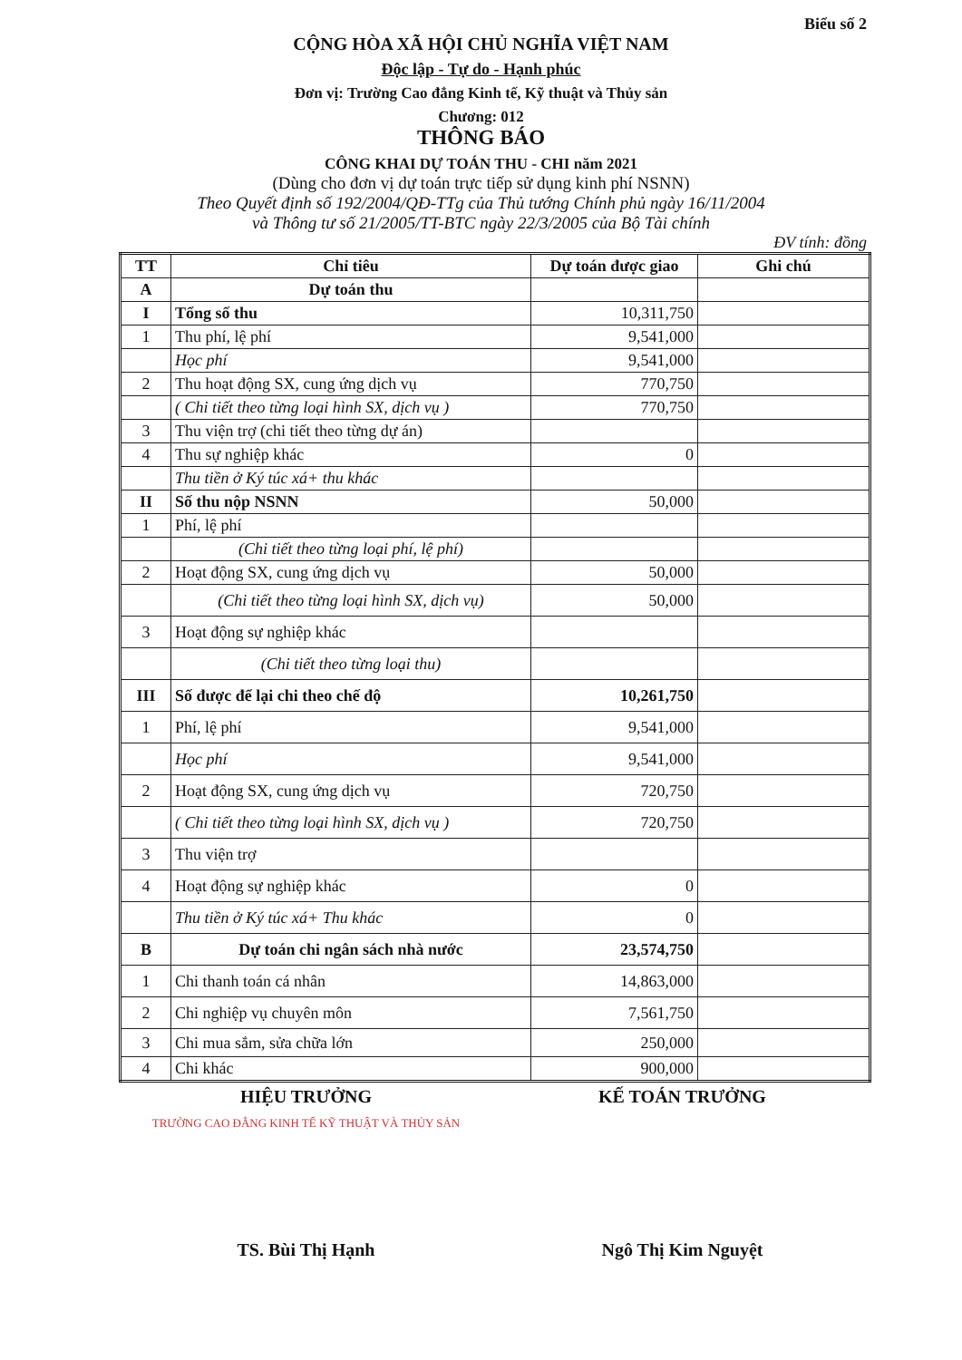Biểu số 2
CỘNG HÒA XÃ HỘI CHỦ NGHĨA VIỆT NAM
Độc lập - Tự do - Hạnh phúc
Đơn vị: Trường Cao đẳng Kinh tế, Kỹ thuật và Thủy sản
Chương: 012
THÔNG BÁO
CÔNG KHAI DỰ TOÁN THU - CHI năm 2021
(Dùng cho đơn vị dự toán trực tiếp sử dụng kinh phí NSNN)
Theo Quyết định số 192/2004/QĐ-TTg của Thủ tướng Chính phủ ngày 16/11/2004
và Thông tư số 21/2005/TT-BTC ngày 22/3/2005 của Bộ Tài chính
ĐV tính: đồng
| TT | Chỉ tiêu | Dự toán được giao | Ghi chú |
| --- | --- | --- | --- |
| A | Dự toán thu | | |
| I | Tổng số thu | 10,311,750 | |
| 1 | Thu phí, lệ phí | 9,541,000 | |
| | Học phí | 9,541,000 | |
| 2 | Thu hoạt động SX, cung ứng dịch vụ | 770,750 | |
| | ( Chi tiết theo từng loại hình SX, dịch vụ ) | 770,750 | |
| 3 | Thu viện trợ (chi tiết theo từng dự án) | | |
| 4 | Thu sự nghiệp khác | 0 | |
| | Thu tiền ở Ký túc xá+ thu khác | | |
| II | Số thu nộp NSNN | 50,000 | |
| 1 | Phí, lệ phí | | |
| | (Chi tiết theo từng loại phí, lệ phí) | | |
| 2 | Hoạt động SX, cung ứng dịch vụ | 50,000 | |
| | (Chi tiết theo từng loại hình SX, dịch vụ) | 50,000 | |
| 3 | Hoạt động sự nghiệp khác | | |
| | (Chi tiết theo từng loại thu) | | |
| III | Số được để lại chi theo chế độ | 10,261,750 | |
| 1 | Phí, lệ phí | 9,541,000 | |
| | Học phí | 9,541,000 | |
| 2 | Hoạt động SX, cung ứng dịch vụ | 720,750 | |
| | ( Chi tiết theo từng loại hình SX, dịch vụ ) | 720,750 | |
| 3 | Thu viện trợ | | |
| 4 | Hoạt động sự nghiệp khác | 0 | |
| | Thu tiền ở Ký túc xá+ Thu khác | 0 | |
| B | Dự toán chi ngân sách nhà nước | 23,574,750 | |
| 1 | Chi thanh toán cá nhân | 14,863,000 | |
| 2 | Chi nghiệp vụ chuyên môn | 7,561,750 | |
| 3 | Chi mua sắm, sửa chữa lớn | 250,000 | |
| 4 | Chi khác | 900,000 | |
HIỆU TRƯỞNG KẾ TOÁN TRƯỞNG
TRƯỜNG CAO ĐẲNG KINH TẾ KỸ THUẬT VÀ THỦY SẢN
TS. Bùi Thị Hạnh Ngô Thị Kim Nguyệt